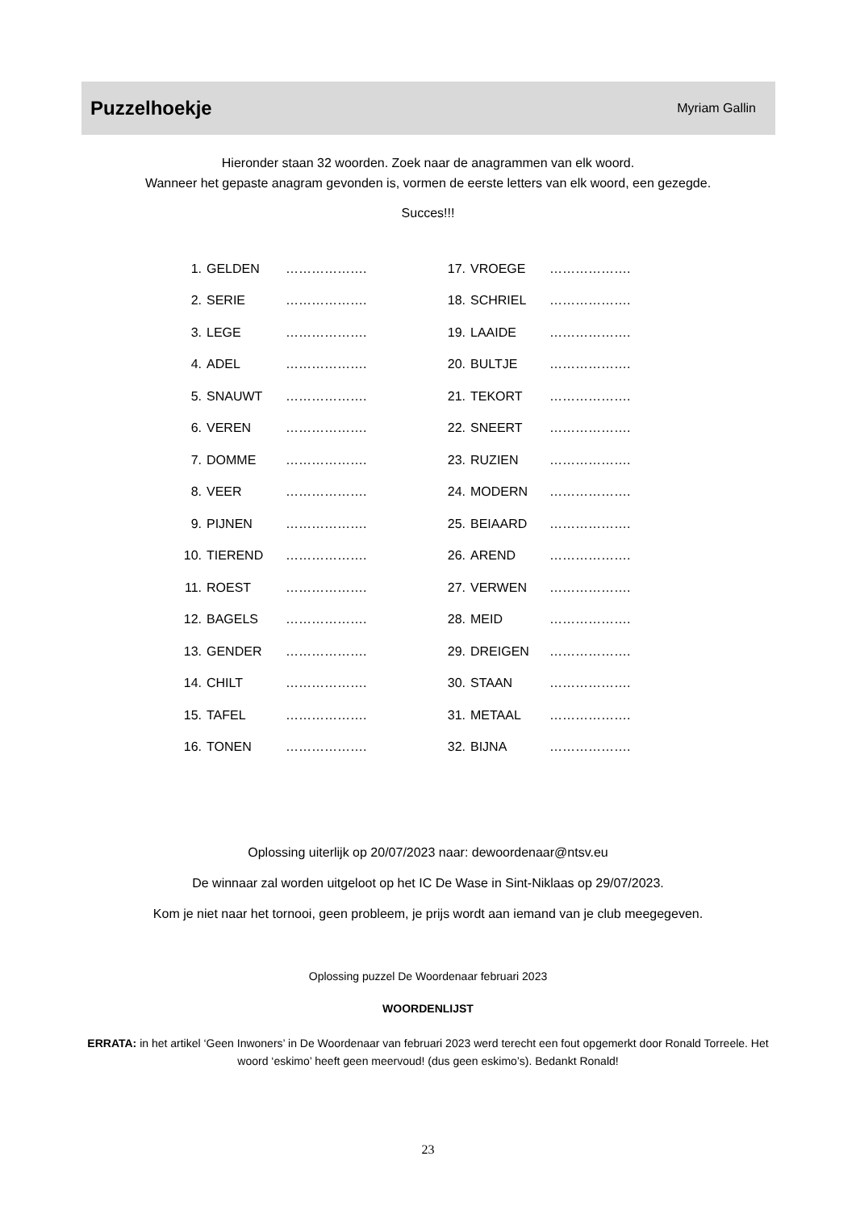Puzzelhoekje
Myriam Gallin
Hieronder staan 32 woorden. Zoek naar de anagrammen van elk woord.
Wanneer het gepaste anagram gevonden is, vormen de eerste letters van elk woord, een gezegde.
Succes!!!
| 1. | GELDEN | ………………. | 17. | VROEGE | ………………. |
| 2. | SERIE | ………………. | 18. | SCHRIEL | ………………. |
| 3. | LEGE | ………………. | 19. | LAAIDE | ………………. |
| 4. | ADEL | ………………. | 20. | BULTJE | ………………. |
| 5. | SNAUWT | ………………. | 21. | TEKORT | ………………. |
| 6. | VEREN | ………………. | 22. | SNEERT | ………………. |
| 7. | DOMME | ………………. | 23. | RUZIEN | ………………. |
| 8. | VEER | ………………. | 24. | MODERN | ………………. |
| 9. | PIJNEN | ………………. | 25. | BEIAARD | ………………. |
| 10. | TIEREND | ………………. | 26. | AREND | ………………. |
| 11. | ROEST | ………………. | 27. | VERWEN | ………………. |
| 12. | BAGELS | ………………. | 28. | MEID | ………………. |
| 13. | GENDER | ………………. | 29. | DREIGEN | ………………. |
| 14. | CHILT | ………………. | 30. | STAAN | ………………. |
| 15. | TAFEL | ………………. | 31. | METAAL | ………………. |
| 16. | TONEN | ………………. | 32. | BIJNA | ………………. |
Oplossing uiterlijk op 20/07/2023 naar: dewoordenaar@ntsv.eu
De winnaar zal worden uitgeloot op het IC De Wase in Sint-Niklaas op 29/07/2023.
Kom je niet naar het tornooi, geen probleem, je prijs wordt aan iemand van je club meegegeven.
Oplossing puzzel De Woordenaar februari 2023
WOORDENLIJST
ERRATA: in het artikel ‘Geen Inwoners’ in De Woordenaar van februari 2023 werd terecht een fout opgemerkt door Ronald Torreele. Het woord ‘eskimo’ heeft geen meervoud! (dus geen eskimo’s). Bedankt Ronald!
23